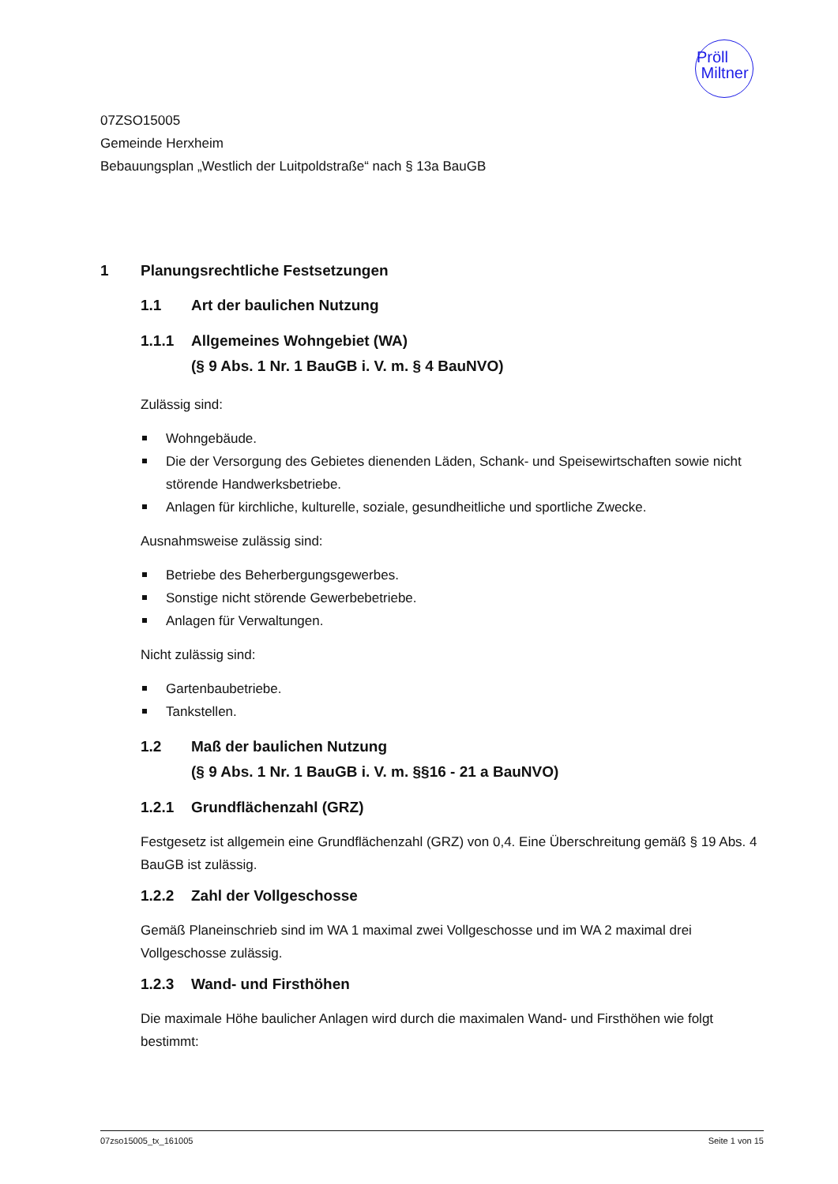Pröll
Miltner
07ZSO15005
Gemeinde Herxheim
Bebauungsplan „Westlich der Luitpoldstraße“ nach § 13a BauGB
1 Planungsrechtliche Festsetzungen
1.1 Art der baulichen Nutzung
1.1.1 Allgemeines Wohngebiet (WA)
(§ 9 Abs. 1 Nr. 1 BauGB i. V. m. § 4 BauNVO)
Zulässig sind:
Wohngebäude.
Die der Versorgung des Gebietes dienenden Läden, Schank- und Speisewirtschaften sowie nicht störende Handwerksbetriebe.
Anlagen für kirchliche, kulturelle, soziale, gesundheitliche und sportliche Zwecke.
Ausnahmsweise zulässig sind:
Betriebe des Beherbergungsgewerbes.
Sonstige nicht störende Gewerbebetriebe.
Anlagen für Verwaltungen.
Nicht zulässig sind:
Gartenbaubetriebe.
Tankstellen.
1.2 Maß der baulichen Nutzung
(§ 9 Abs. 1 Nr. 1 BauGB i. V. m. §§16 - 21 a BauNVO)
1.2.1 Grundflächenzahl (GRZ)
Festgesetz ist allgemein eine Grundflächenzahl (GRZ) von 0,4. Eine Überschreitung gemäß § 19 Abs. 4 BauGB ist zulässig.
1.2.2 Zahl der Vollgeschosse
Gemäß Planeinschrieb sind im WA 1 maximal zwei Vollgeschosse und im WA 2 maximal drei Vollgeschosse zulässig.
1.2.3 Wand- und Firsthöhen
Die maximale Höhe baulicher Anlagen wird durch die maximalen Wand- und Firsthöhen wie folgt bestimmt:
07zso15005_tx_161005 Seite 1 von 15